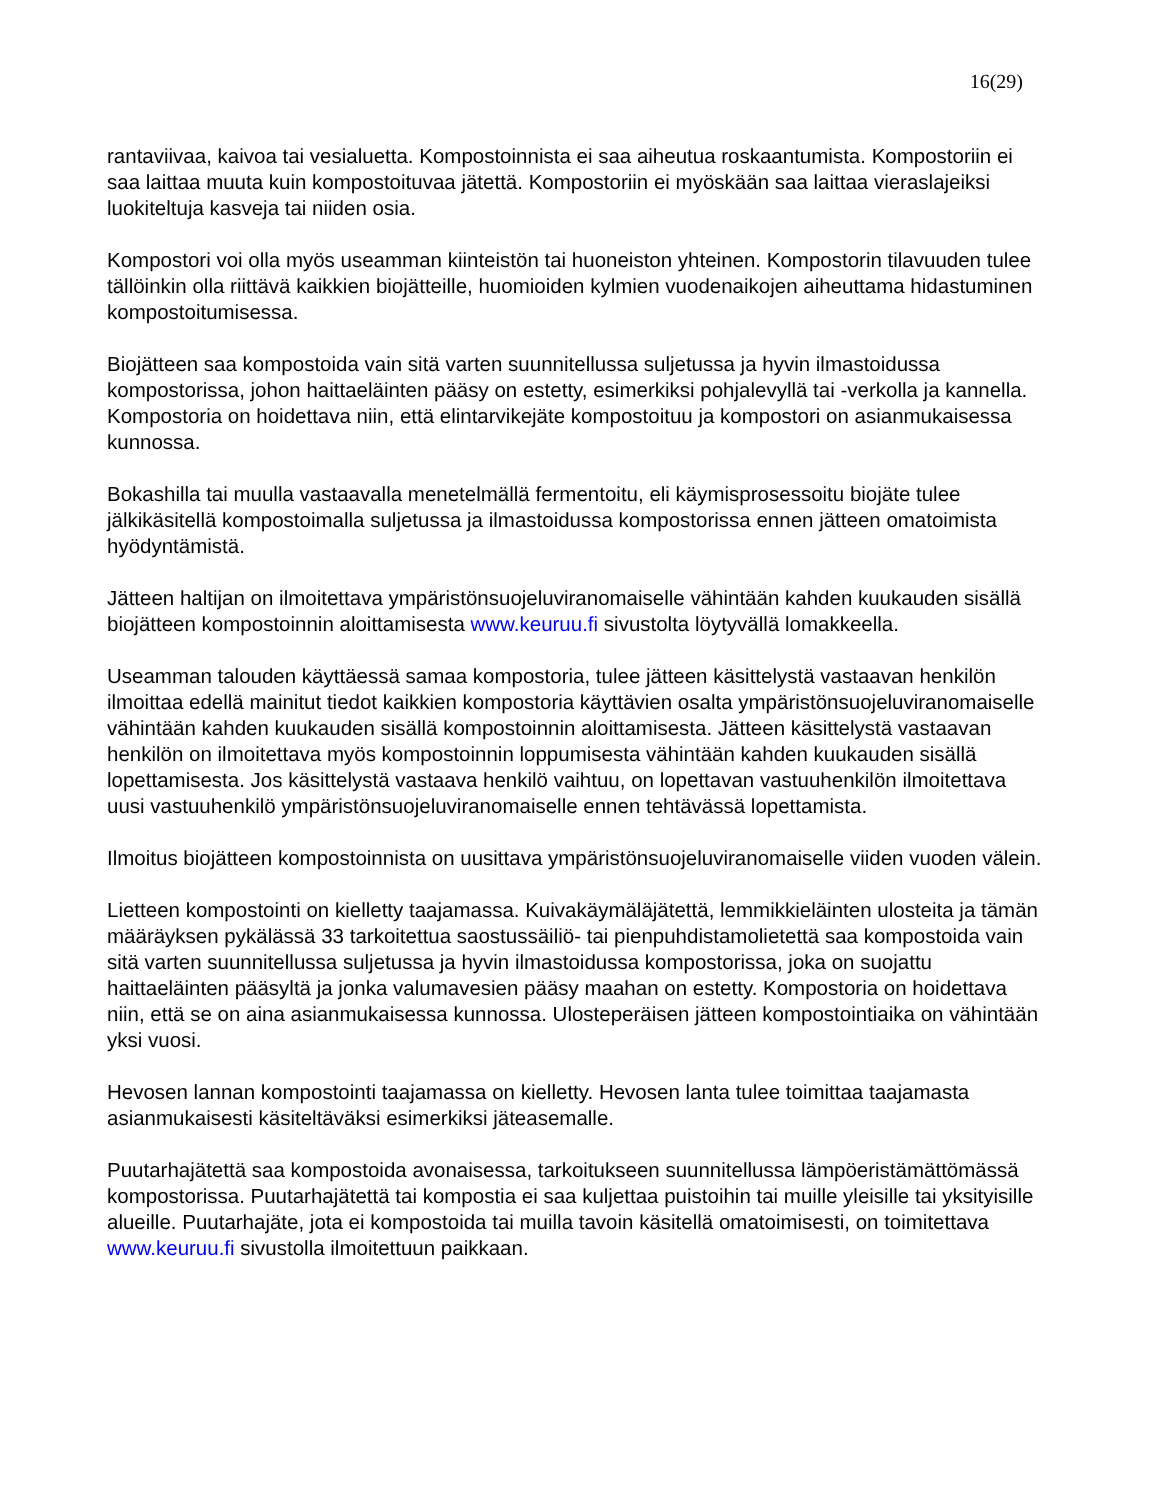16(29)
rantaviivaa, kaivoa tai vesialuetta. Kompostoinnista ei saa aiheutua roskaantumista. Kompostoriin ei saa laittaa muuta kuin kompostoituvaa jätettä. Kompostoriin ei myöskään saa laittaa vieraslajeiksi luokiteltuja kasveja tai niiden osia.
Kompostori voi olla myös useamman kiinteistön tai huoneiston yhteinen. Kompostorin tilavuuden tulee tällöinkin olla riittävä kaikkien biojätteille, huomioiden kylmien vuodenaikojen aiheuttama hidastuminen kompostoitumisessa.
Biojätteen saa kompostoida vain sitä varten suunnitellussa suljetussa ja hyvin ilmastoidussa kompostorissa, johon haittaeläinten pääsy on estetty, esimerkiksi pohjalevyllä tai -verkolla ja kannella. Kompostoria on hoidettava niin, että elintarvikejäte kompostoituu ja kompostori on asianmukaisessa kunnossa.
Bokashilla tai muulla vastaavalla menetelmällä fermentoitu, eli käymisprosessoitu biojäte tulee jälkikäsitellä kompostoimalla suljetussa ja ilmastoidussa kompostorissa ennen jätteen omatoimista hyödyntämistä.
Jätteen haltijan on ilmoitettava ympäristönsuojeluviranomaiselle vähintään kahden kuukauden sisällä biojätteen kompostoinnin aloittamisesta www.keuruu.fi sivustolta löytyvällä lomakkeella.
Useamman talouden käyttäessä samaa kompostoria, tulee jätteen käsittelystä vastaavan henkilön ilmoittaa edellä mainitut tiedot kaikkien kompostoria käyttävien osalta ympäristönsuojeluviranomaiselle vähintään kahden kuukauden sisällä kompostoinnin aloittamisesta. Jätteen käsittelystä vastaavan henkilön on ilmoitettava myös kompostoinnin loppumisesta vähintään kahden kuukauden sisällä lopettamisesta. Jos käsittelystä vastaava henkilö vaihtuu, on lopettavan vastuuhenkilön ilmoitettava uusi vastuuhenkilö ympäristönsuojeluviranomaiselle ennen tehtävässä lopettamista.
Ilmoitus biojätteen kompostoinnista on uusittava ympäristönsuojeluviranomaiselle viiden vuoden välein.
Lietteen kompostointi on kielletty taajamassa. Kuivakäymäläjätettä, lemmikkieläinten ulosteita ja tämän määräyksen pykälässä 33 tarkoitettua saostussäiliö- tai pienpuhdistamolietettä saa kompostoida vain sitä varten suunnitellussa suljetussa ja hyvin ilmastoidussa kompostorissa, joka on suojattu haittaeläinten pääsyltä ja jonka valumavesien pääsy maahan on estetty. Kompostoria on hoidettava niin, että se on aina asianmukaisessa kunnossa. Ulosteperäisen jätteen kompostointiaika on vähintään yksi vuosi.
Hevosen lannan kompostointi taajamassa on kielletty. Hevosen lanta tulee toimittaa taajamasta asianmukaisesti käsiteltäväksi esimerkiksi jäteasemalle.
Puutarhajätettä saa kompostoida avonaisessa, tarkoitukseen suunnitellussa lämpöeristämättömässä kompostorissa. Puutarhajätettä tai kompostia ei saa kuljettaa puistoihin tai muille yleisille tai yksityisille alueille. Puutarhajäte, jota ei kompostoida tai muilla tavoin käsitellä omatoimisesti, on toimitettava www.keuruu.fi sivustolla ilmoitettuun paikkaan.